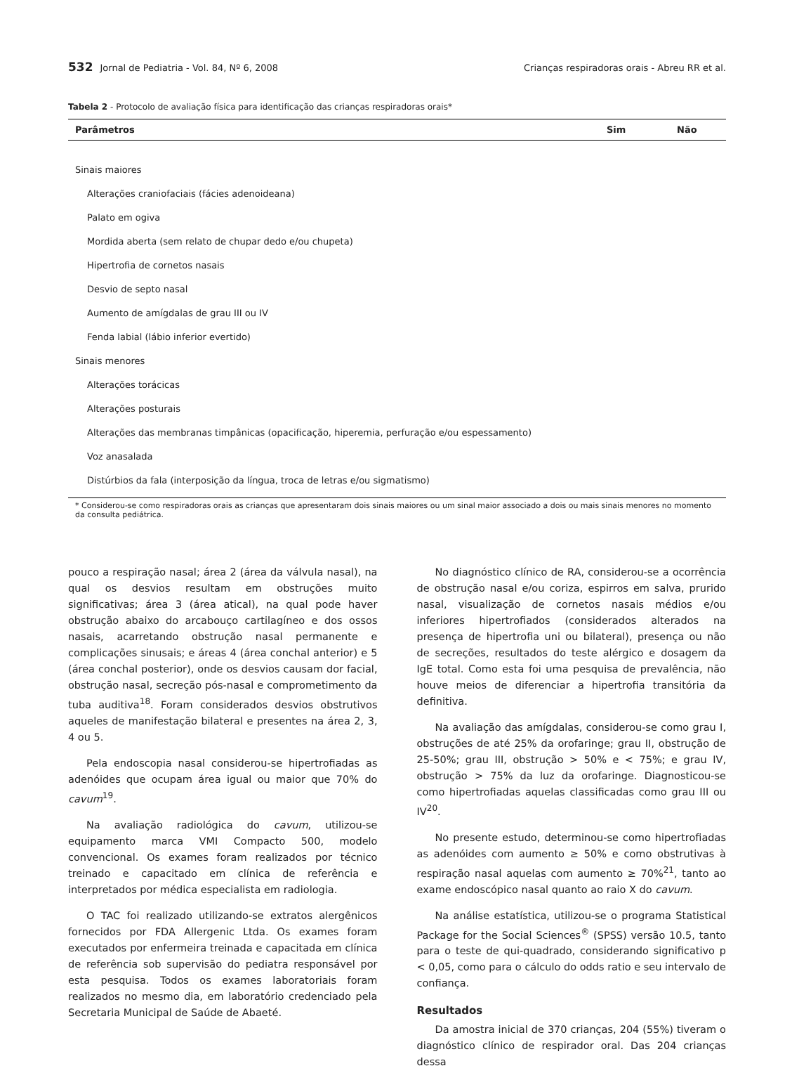532 Jornal de Pediatria - Vol. 84, Nº 6, 2008 Crianças respiradoras orais - Abreu RR et al.
Tabela 2 - Protocolo de avaliação física para identificação das crianças respiradoras orais*
| Parâmetros | Sim | Não |
| --- | --- | --- |
| Sinais maiores | | |
| Alterações craniofaciais (fácies adenoideana) | | |
| Palato em ogiva | | |
| Mordida aberta (sem relato de chupar dedo e/ou chupeta) | | |
| Hipertrofia de cornetos nasais | | |
| Desvio de septo nasal | | |
| Aumento de amígdalas de grau III ou IV | | |
| Fenda labial (lábio inferior evertido) | | |
| Sinais menores | | |
| Alterações torácicas | | |
| Alterações posturais | | |
| Alterações das membranas timpânicas (opacificação, hiperemia, perfuração e/ou espessamento) | | |
| Voz anasalada | | |
| Distúrbios da fala (interposição da língua, troca de letras e/ou sigmatismo) | | |
* Considerou-se como respiradoras orais as crianças que apresentaram dois sinais maiores ou um sinal maior associado a dois ou mais sinais menores no momento da consulta pediátrica.
pouco a respiração nasal; área 2 (área da válvula nasal), na qual os desvios resultam em obstruções muito significativas; área 3 (área atical), na qual pode haver obstrução abaixo do arcabouço cartilagíneo e dos ossos nasais, acarretando obstrução nasal permanente e complicações sinusais; e áreas 4 (área conchal anterior) e 5 (área conchal posterior), onde os desvios causam dor facial, obstrução nasal, secreção pós-nasal e comprometimento da tuba auditiva<sup>18</sup>. Foram considerados desvios obstrutivos aqueles de manifestação bilateral e presentes na área 2, 3, 4 ou 5.
Pela endoscopia nasal considerou-se hipertrofiadas as adenóides que ocupam área igual ou maior que 70% do cavum<sup>19</sup>.
Na avaliação radiológica do cavum, utilizou-se equipamento marca VMI Compacto 500, modelo convencional. Os exames foram realizados por técnico treinado e capacitado em clínica de referência e interpretados por médica especialista em radiologia.
O TAC foi realizado utilizando-se extratos alergênicos fornecidos por FDA Allergenic Ltda. Os exames foram executados por enfermeira treinada e capacitada em clínica de referência sob supervisão do pediatra responsável por esta pesquisa. Todos os exames laboratoriais foram realizados no mesmo dia, em laboratório credenciado pela Secretaria Municipal de Saúde de Abaeté.
No diagnóstico clínico de RA, considerou-se a ocorrência de obstrução nasal e/ou coriza, espirros em salva, prurido nasal, visualização de cornetos nasais médios e/ou inferiores hipertrofiados (considerados alterados na presença de hipertrofia uni ou bilateral), presença ou não de secreções, resultados do teste alérgico e dosagem da IgE total. Como esta foi uma pesquisa de prevalência, não houve meios de diferenciar a hipertrofia transitória da definitiva.
Na avaliação das amígdalas, considerou-se como grau I, obstruções de até 25% da orofaringe; grau II, obstrução de 25-50%; grau III, obstrução > 50% e < 75%; e grau IV, obstrução > 75% da luz da orofaringe. Diagnosticou-se como hipertrofiadas aquelas classificadas como grau III ou IV<sup>20</sup>.
No presente estudo, determinou-se como hipertrofiadas as adenóides com aumento ≥ 50% e como obstrutivas à respiração nasal aquelas com aumento ≥ 70%<sup>21</sup>, tanto ao exame endoscópico nasal quanto ao raio X do cavum.
Na análise estatística, utilizou-se o programa Statistical Package for the Social Sciences<sup>®</sup> (SPSS) versão 10.5, tanto para o teste de qui-quadrado, considerando significativo p < 0,05, como para o cálculo do odds ratio e seu intervalo de confiança.
Resultados
Da amostra inicial de 370 crianças, 204 (55%) tiveram o diagnóstico clínico de respirador oral. Das 204 crianças dessa